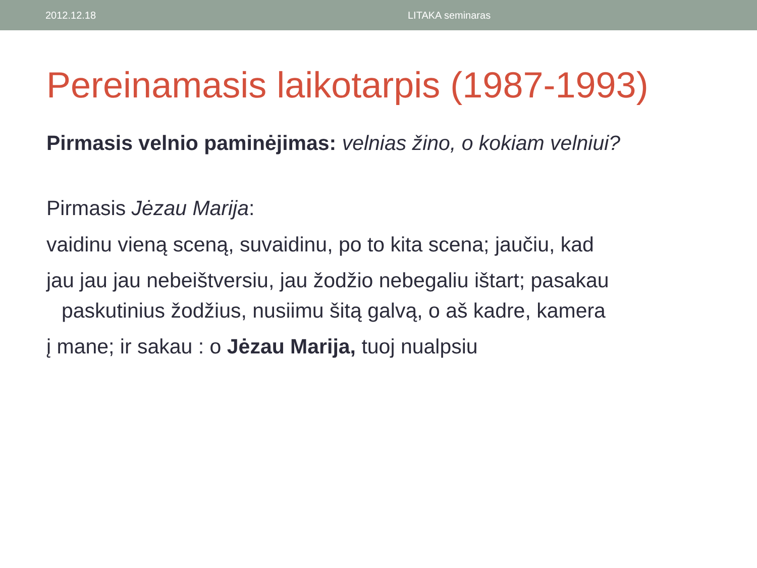2012.12.18 LITAKA seminaras
Pereinamasis laikotarpis (1987-1993)
Pirmasis velnio paminėjimas: velnias žino, o kokiam velniui?
Pirmasis Jėzau Marija:
vaidinu vieną sceną, suvaidinu, po to kita scena; jaučiu, kad
jau jau jau nebeištversiu, jau žodžio nebegaliu ištart; pasakau paskutinius žodžius, nusiimu šitą galvą, o aš kadre, kamera
į mane; ir sakau : o Jėzau Marija, tuoj nualpsiu